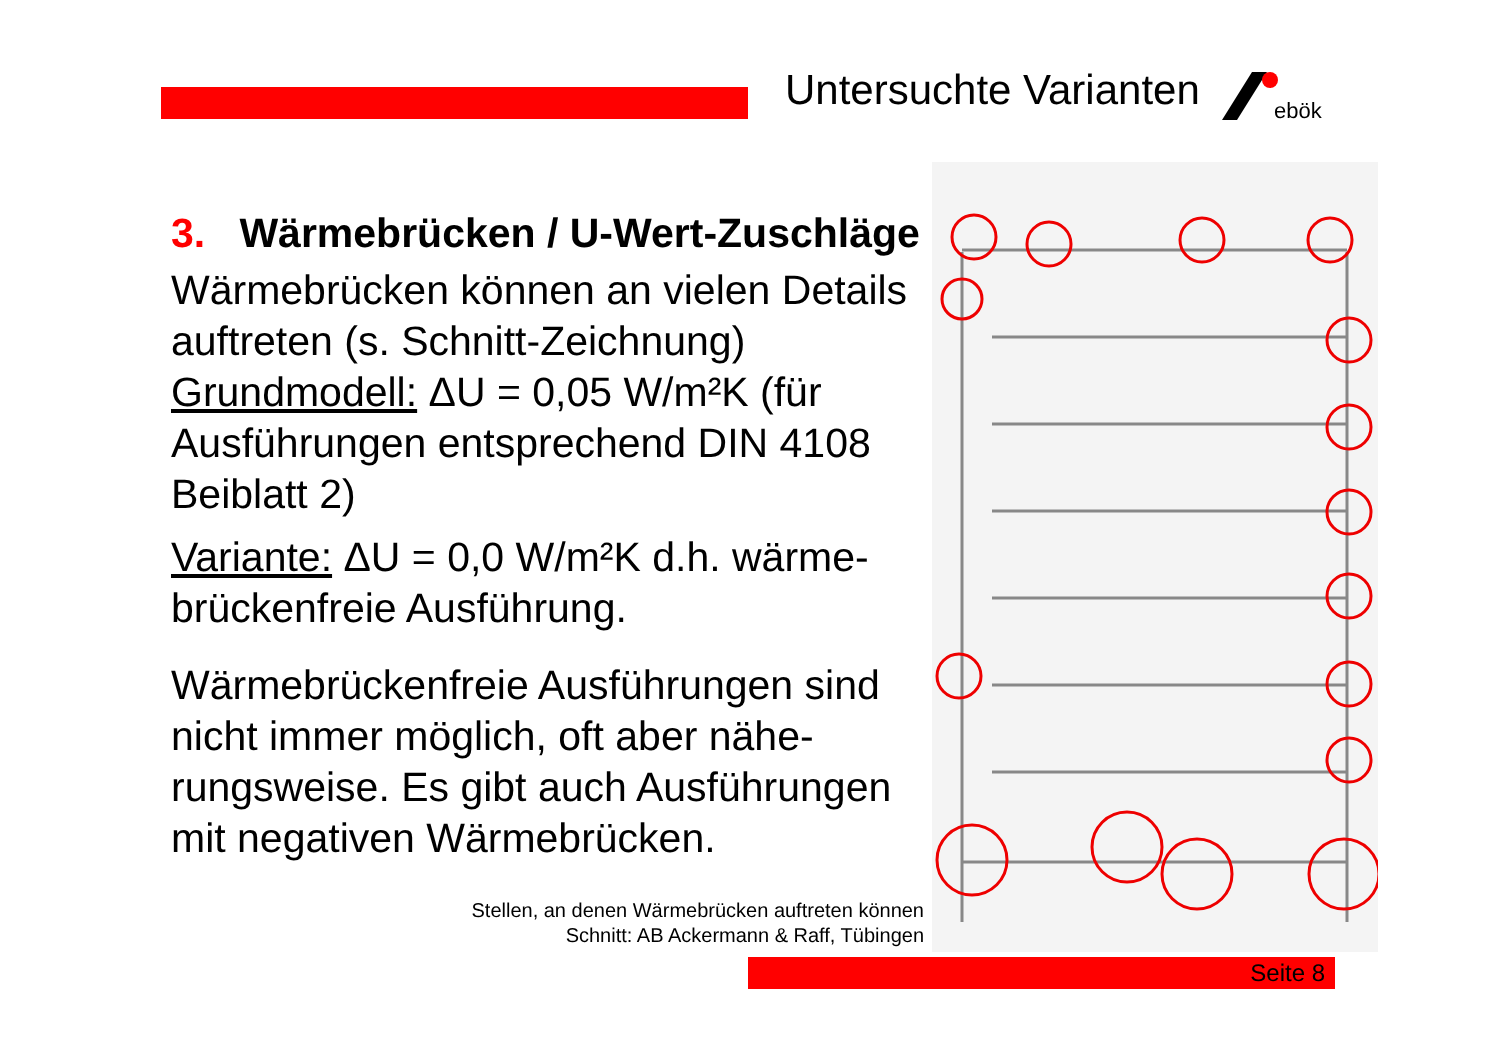Untersuchte Varianten
ebök
3. Wärmebrücken / U-Wert-Zuschläge
Wärmebrücken können an vielen Details auftreten (s. Schnitt-Zeichnung) Grundmodell: ΔU = 0,05 W/m²K (für Ausführungen entsprechend DIN 4108 Beiblatt 2)
Variante: ΔU = 0,0 W/m²K d.h. wärme-brückenfreie Ausführung.
Wärmebrückenfreie Ausführungen sind nicht immer möglich, oft aber nähe-rungsweise. Es gibt auch Ausführungen mit negativen Wärmebrücken.
Stellen, an denen Wärmebrücken auftreten können
Schnitt: AB Ackermann & Raff, Tübingen
Seite 8